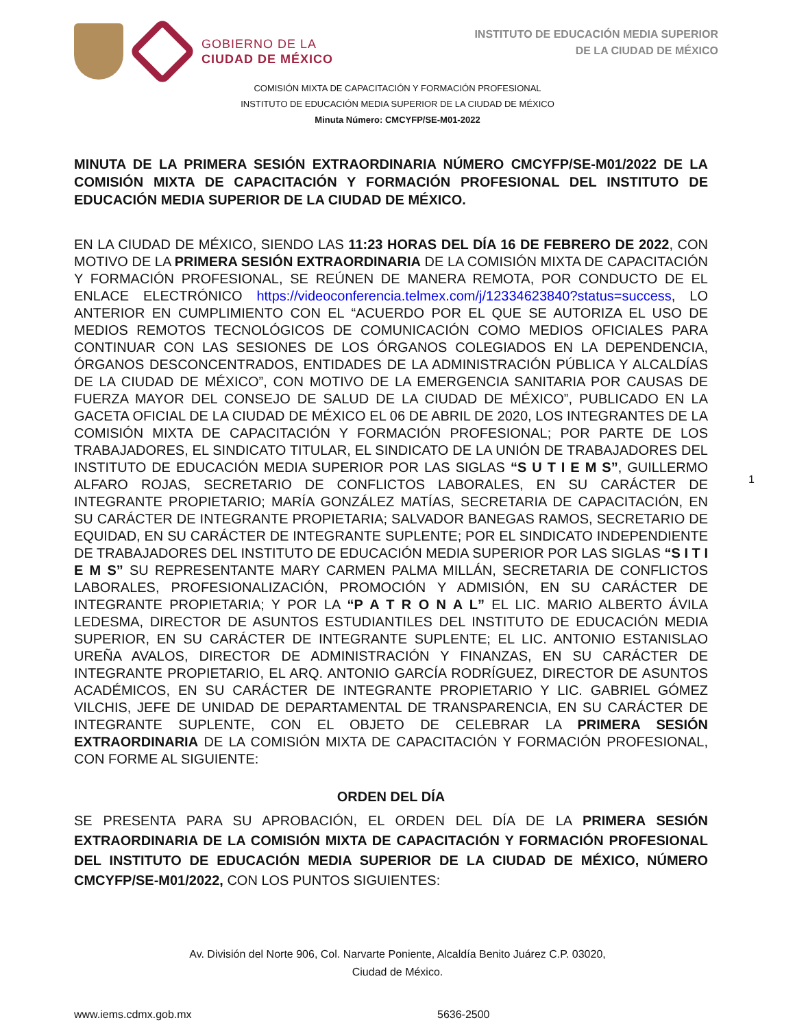GOBIERNO DE LA
CIUDAD DE MÉXICO
INSTITUTO DE EDUCACIÓN MEDIA SUPERIOR
DE LA CIUDAD DE MÉXICO
COMISIÓN MIXTA DE CAPACITACIÓN Y FORMACIÓN PROFESIONAL
INSTITUTO DE EDUCACIÓN MEDIA SUPERIOR DE LA CIUDAD DE MÉXICO
Minuta Número: CMCYFP/SE-M01-2022
MINUTA DE LA PRIMERA SESIÓN EXTRAORDINARIA NÚMERO CMCYFP/SE-M01/2022 DE LA COMISIÓN MIXTA DE CAPACITACIÓN Y FORMACIÓN PROFESIONAL DEL INSTITUTO DE EDUCACIÓN MEDIA SUPERIOR DE LA CIUDAD DE MÉXICO.
EN LA CIUDAD DE MÉXICO, SIENDO LAS 11:23 HORAS DEL DÍA 16 DE FEBRERO DE 2022, CON MOTIVO DE LA PRIMERA SESIÓN EXTRAORDINARIA DE LA COMISIÓN MIXTA DE CAPACITACIÓN Y FORMACIÓN PROFESIONAL, SE REÚNEN DE MANERA REMOTA, POR CONDUCTO DE EL ENLACE ELECTRÓNICO https://videoconferencia.telmex.com/j/12334623840?status=success, LO ANTERIOR EN CUMPLIMIENTO CON EL “ACUERDO POR EL QUE SE AUTORIZA EL USO DE MEDIOS REMOTOS TECNOLÓGICOS DE COMUNICACIÓN COMO MEDIOS OFICIALES PARA CONTINUAR CON LAS SESIONES DE LOS ÓRGANOS COLEGIADOS EN LA DEPENDENCIA, ÓRGANOS DESCONCENTRADOS, ENTIDADES DE LA ADMINISTRACIÓN PÚBLICA Y ALCALDÍAS DE LA CIUDAD DE MÉXICO”, CON MOTIVO DE LA EMERGENCIA SANITARIA POR CAUSAS DE FUERZA MAYOR DEL CONSEJO DE SALUD DE LA CIUDAD DE MÉXICO”, PUBLICADO EN LA GACETA OFICIAL DE LA CIUDAD DE MÉXICO EL 06 DE ABRIL DE 2020, LOS INTEGRANTES DE LA COMISIÓN MIXTA DE CAPACITACIÓN Y FORMACIÓN PROFESIONAL; POR PARTE DE LOS TRABAJADORES, EL SINDICATO TITULAR, EL SINDICATO DE LA UNIÓN DE TRABAJADORES DEL INSTITUTO DE EDUCACIÓN MEDIA SUPERIOR POR LAS SIGLAS “S U T I E M S”, GUILLERMO ALFARO ROJAS, SECRETARIO DE CONFLICTOS LABORALES, EN SU CARÁCTER DE INTEGRANTE PROPIETARIO; MARÍA GONZÁLEZ MATÍAS, SECRETARIA DE CAPACITACIÓN, EN SU CARÁCTER DE INTEGRANTE PROPIETARIA; SALVADOR BANEGAS RAMOS, SECRETARIO DE EQUIDAD, EN SU CARÁCTER DE INTEGRANTE SUPLENTE; POR EL SINDICATO INDEPENDIENTE DE TRABAJADORES DEL INSTITUTO DE EDUCACIÓN MEDIA SUPERIOR POR LAS SIGLAS “S I T I E M S” SU REPRESENTANTE MARY CARMEN PALMA MILLÁN, SECRETARIA DE CONFLICTOS LABORALES, PROFESIONALIZACIÓN, PROMOCIÓN Y ADMISIÓN, EN SU CARÁCTER DE INTEGRANTE PROPIETARIA; Y POR LA “P A T R O N A L” EL LIC. MARIO ALBERTO ÁVILA LEDESMA, DIRECTOR DE ASUNTOS ESTUDIANTILES DEL INSTITUTO DE EDUCACIÓN MEDIA SUPERIOR, EN SU CARÁCTER DE INTEGRANTE SUPLENTE; EL LIC. ANTONIO ESTANISLAO UREÑA AVALOS, DIRECTOR DE ADMINISTRACIÓN Y FINANZAS, EN SU CARÁCTER DE INTEGRANTE PROPIETARIO, EL ARQ. ANTONIO GARCÍA RODRÍGUEZ, DIRECTOR DE ASUNTOS ACADÉMICOS, EN SU CARÁCTER DE INTEGRANTE PROPIETARIO Y LIC. GABRIEL GÓMEZ VILCHIS, JEFE DE UNIDAD DE DEPARTAMENTAL DE TRANSPARENCIA, EN SU CARÁCTER DE INTEGRANTE SUPLENTE, CON EL OBJETO DE CELEBRAR LA PRIMERA SESIÓN EXTRAORDINARIA DE LA COMISIÓN MIXTA DE CAPACITACIÓN Y FORMACIÓN PROFESIONAL, CON FORME AL SIGUIENTE:
ORDEN DEL DÍA
SE PRESENTA PARA SU APROBACIÓN, EL ORDEN DEL DÍA DE LA PRIMERA SESIÓN EXTRAORDINARIA DE LA COMISIÓN MIXTA DE CAPACITACIÓN Y FORMACIÓN PROFESIONAL DEL INSTITUTO DE EDUCACIÓN MEDIA SUPERIOR DE LA CIUDAD DE MÉXICO, NÚMERO CMCYFP/SE-M01/2022, CON LOS PUNTOS SIGUIENTES:
1
Av. División del Norte 906, Col. Narvarte Poniente, Alcaldía Benito Juárez C.P. 03020,
Ciudad de México.
www.iems.cdmx.gob.mx 5636-2500